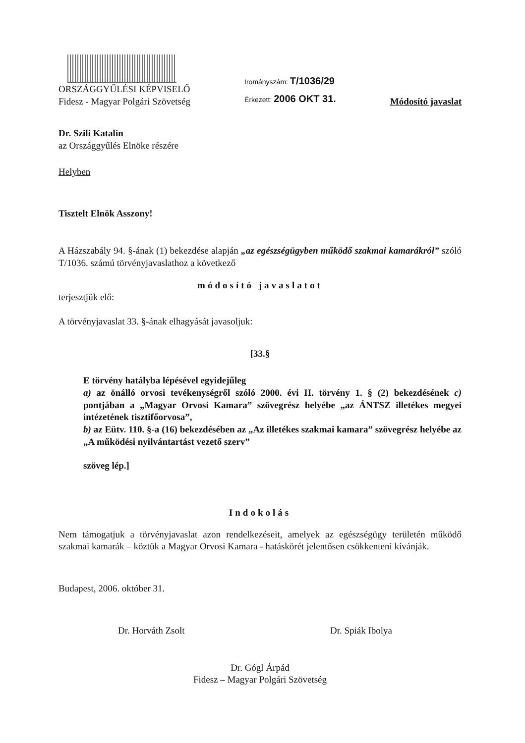ORSZÁGGYŰLÉSI KÉPVISELŐ
Fidesz - Magyar Polgári Szövetség
Irományszám: T/1036/29
Érkezett: 2006 OKT 31.
Módosító javaslat
Dr. Szili Katalin
az Országgyűlés Elnöke részére
Helyben
Tisztelt Elnök Asszony!
A Házszabály 94. §-ának (1) bekezdése alapján „az egészségügyben működő szakmai kamarákról” szóló T/1036. számú törvényjavaslathoz a következő
módosító javaslatot
terjesztjük elő:
A törvényjavaslat 33. §-ának elhagyását javasoljuk:
[33.§
E törvény hatályba lépésével egyidejűleg
a) az önálló orvosi tevékenységről szóló 2000. évi II. törvény 1. § (2) bekezdésének c) pontjában a „Magyar Orvosi Kamara” szövegrész helyébe „az ÁNTSZ illetékes megyei intézetének tisztifőorvosa”,
b) az Eütv. 110. §-a (16) bekezdésében az „Az illetékes szakmai kamara” szövegrész helyébe az „A működési nyilvántartást vezető szerv”
szöveg lép.]
Indokolás
Nem támogatjuk a törvényjavaslat azon rendelkezéseit, amelyek az egészségügy területén működő szakmai kamarák – köztük a Magyar Orvosi Kamara - hatáskörét jelentősen csökkenteni kívánják.
Budapest, 2006. október 31.
Dr. Horváth Zsolt Dr. Spiák Ibolya
Dr. Gógl Árpád
Fidesz – Magyar Polgári Szövetség